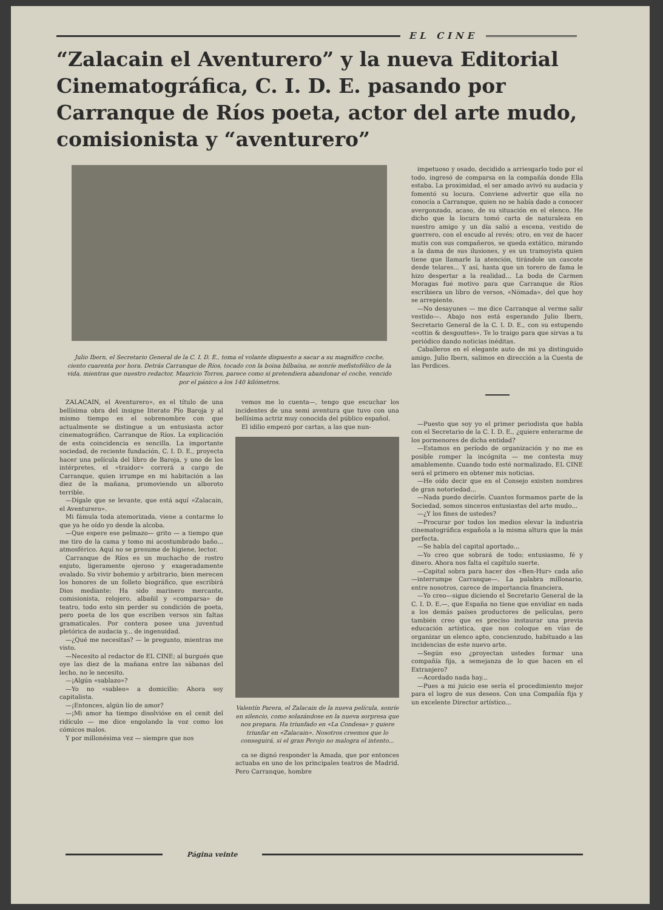EL CINE
“Zalacain el Aventurero” y la nueva Editorial Cinematográfica, C. I. D. E. pasando por Carranque de Ríos poeta, actor del arte mudo, comisionista y “aventurero”
Julio Ibern, el Secretario General de la C. I. D. E., toma el volante dispuesto a sacar a su magnífico coche, ciento cuarenta por hora. Detrás Carranque de Ríos, tocado con la boina bilbaína, se sonríe mefistofélico de la vida, mientras que nuestro redactor, Mauricio Torres, parece como si pretendiera abandonar el coche, vencido por el pánico a los 140 kilómetros.
ZALACAIN, el Aventurero», es el título de una bellísima obra del insigne literato Pío Baroja y al mismo tiempo es el sobrenombre con que actualmente se distingue a un entusiasta actor cinematográfico, Carranque de Ríos. La explicación de esta coincidencia es sencilla. La importante sociedad, de reciente fundación, C. I. D. E., proyecta hacer una película del libro de Baroja, y uno de los intérpretes, el «traidor» correrá a cargo de Carranque, quien irrumpe en mi habitación a las diez de la mañana, promoviendo un alboroto terrible.
—Dígale que se levante, que está aquí «Zalacain, el Aventurero».
Mi fámula toda atemorizada, viene a contarme lo que ya he oído yo desde la alcoba.
—Que espere ese pelmazo— grito — a tiempo que me tiro de la cama y tomo mi acostumbrado baño... atmosférico. Aquí no se presume de higiene, lector.
Carranque de Ríos es un muchacho de rostro enjuto, ligeramente ojeroso y exageradamente ovalado. Su vivir bohemio y arbitrario, bien merecen los honores de un folleto biográfico, que escribirá Dios mediante: Ha sido marinero mercante, comisionista, relojero, albañil y «comparsa» de teatro, todo esto sin perder su condición de poeta, pero poeta de los que escriben versos sin faltas gramaticales. Por contera posee una juventud pletórica de audacia y... de ingenuidad.
—¿Qué me necesitas? — le pregunto, mientras me visto.
—Necesito al redactor de EL CINE; al burgués que oye las diez de la mañana entre las sábanas del lecho, no le necesito.
—¡Algún «sablazo»?
—Yo no «sableo» a domicilio: Ahora soy capitalista.
—¡Entonces, algún lío de amor?
—¡Mi amor ha tiempo disolvióse en el cenit del ridículo — me dice engolando la voz como los cómicos malos.
Y por millonésima vez — siempre que nos
vemos me lo cuenta—, tengo que escuchar los incidentes de una semi aventura que tuvo con una bellísima actriz muy conocida del público español.
El idilio empezó por cartas, a las que nun-
Valentín Parera, el Zalacain de la nueva película, sonríe en silencio, como solazándose en la nueva sorpresa que nos prepara. Ha triunfado en «La Condesa» y quiere triunfar en «Zalacain». Nosotros creemos que lo conseguirá, si el gran Perojo no malogra el intento...
ca se dignó responder la Amada, que por entonces actuaba en uno de los principales teatros de Madrid. Pero Carranque, hombre
impetuoso y osado, decidido a arriesgarlo todo por el todo, ingresó de comparsa en la compañía donde Ella estaba. La proximidad, el ser amado avivó su audacia y fomentó su locura. Conviene advertir que ella no conocía a Carranque, quien no se había dado a conocer avergonzado, acaso, de su situación en el elenco. He dicho que la locura tomó carta de naturaleza en nuestro amigo y un día salió a escena, vestido de guerrero, con el escudo al revés; otro, en vez de hacer mutis con sus compañeros, se queda extático, mirando a la dama de sus ilusiones, y es un tramoyista quien tiene que llamarle la atención, tirándole un cascote desde telares... Y así, hasta que un torero de fama le hizo despertar a la realidad... La boda de Carmen Moragas fué motivo para que Carranque de Ríos escribiera un libro de versos, «Nómada», del que hoy se arrepiente.
—No desayunes — me dice Carranque al verme salir vestido—. Abajo nos está esperando Julio Ibern, Secretario General de la C. I. D. E., con su estupendo «cottin & desgouttes». Te lo traigo para que sirvas a tu periódico dando noticias inéditas.
Caballeros en el elegante auto de mi ya distinguido amigo, Julio Ibern, salimos en dirección a la Cuesta de las Perdices.
—Puesto que soy yo el primer periodista que habla con el Secretario de la C. I. D. E., ¿quiere enterarme de los pormenores de dicha entidad?
—Estamos en período de organización y no me es posible romper la incógnita — me contesta muy amablemente. Cuando todo esté normalizado, EL CINE será el primero en obtener mis noticias.
—He oído decir que en el Consejo existen nombres de gran notoriedad...
—Nada puedo decirle. Cuantos formamos parte de la Sociedad, somos sinceros entusiastas del arte mudo...
—¿Y los fines de ustedes?
—Procurar por todos los medios elevar la industria cinematográfica española a la misma altura que la más perfecta.
—Se habla del capital aportado...
—Yo creo que sobrará de todo; entusiasmo, fé y dinero. Ahora nos falta el capítulo suerte.
—Capital sobra para hacer dos «Ben-Hur» cada año—interrumpe Carranque—. La palabra millonario, entre nosotros, carece de importancia financiera.
—Yo creo—sigue diciendo el Secretario General de la C. I. D. E.—, que España no tiene que envidiar en nada a los demás países productores de películas, pero también creo que es preciso instaurar una previa educación artística, que nos coloque en vías de organizar un elenco apto, concienzudo, habituado a las incidencias de este nuevo arte.
—Según eso ¿proyectan ustedes formar una compañía fija, a semejanza de lo que hacen en el Extranjero?
—Acordado nada hay...
—Pues a mi juicio ese sería el procedimiento mejor para el logro de sus deseos. Con una Compañía fija y un excelente Director artístico...
Página veinte